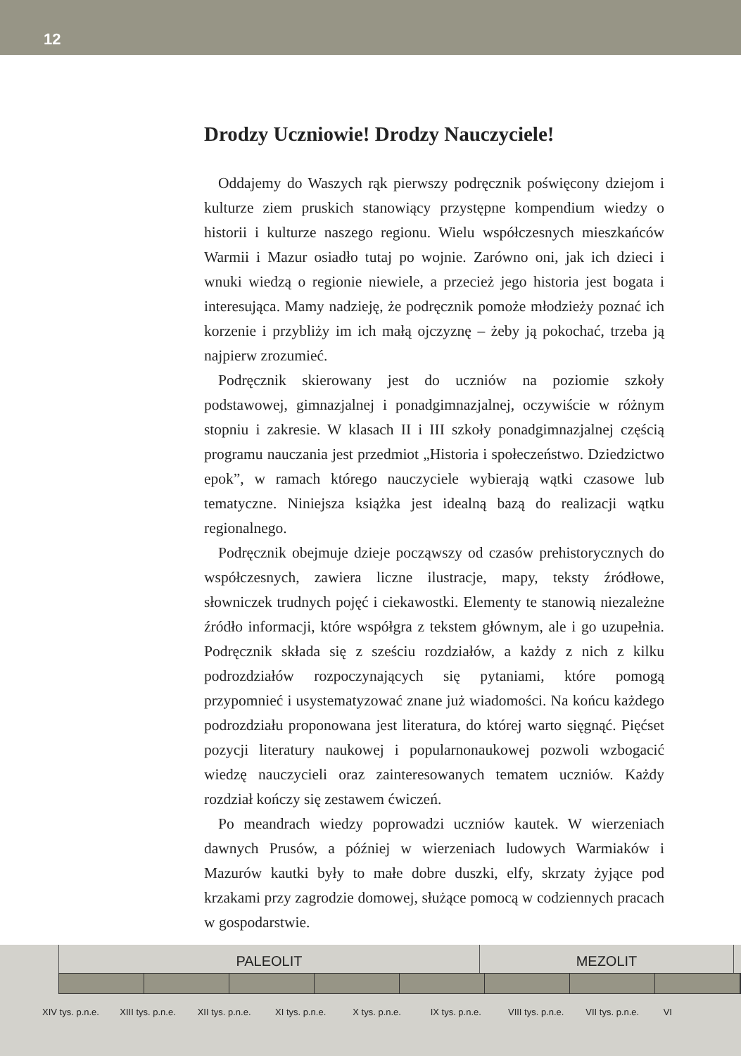12
Drodzy Uczniowie! Drodzy Nauczyciele!
Oddajemy do Waszych rąk pierwszy podręcznik poświęcony dziejom i kulturze ziem pruskich stanowiący przystępne kompendium wiedzy o historii i kulturze naszego regionu. Wielu współczesnych mieszkańców Warmii i Mazur osiadło tutaj po wojnie. Zarówno oni, jak ich dzieci i wnuki wiedzą o regionie niewiele, a przecież jego historia jest bogata i interesująca. Mamy nadzieję, że podręcznik pomoże młodzieży poznać ich korzenie i przybliży im ich małą ojczyznę – żeby ją pokochać, trzeba ją najpierw zrozumieć.
Podręcznik skierowany jest do uczniów na poziomie szkoły podstawowej, gimnazjalnej i ponadgimnazjalnej, oczywiście w różnym stopniu i zakresie. W klasach II i III szkoły ponadgimnazjalnej częścią programu nauczania jest przedmiot „Historia i społeczeństwo. Dziedzictwo epok”, w ramach którego nauczyciele wybierają wątki czasowe lub tematyczne. Niniejsza książka jest idealną bazą do realizacji wątku regionalnego.
Podręcznik obejmuje dzieje począwszy od czasów prehistorycznych do współczesnych, zawiera liczne ilustracje, mapy, teksty źródłowe, słowniczek trudnych pojęć i ciekawostki. Elementy te stanowią niezależne źródło informacji, które współgra z tekstem głównym, ale i go uzupełnia. Podręcznik składa się z sześciu rozdziałów, a każdy z nich z kilku podrozdziałów rozpoczynających się pytaniami, które pomogą przypomnieć i usystematyzować znane już wiadomości. Na końcu każdego podrozdziału proponowana jest literatura, do której warto sięgnąć. Pięćset pozycji literatury naukowej i popularnonaukowej pozwoli wzbogacić wiedzę nauczycieli oraz zainteresowanych tematem uczniów. Każdy rozdział kończy się zestawem ćwiczeń.
Po meandrach wiedzy poprowadzi uczniów kautek. W wierzeniach dawnych Prusów, a później w wierzeniach ludowych Warmiaków i Mazurów kautki były to małe dobre duszki, elfy, skrzaty żyjące pod krzakami przy zagrodzie domowej, służące pomocą w codziennych pracach w gospodarstwie.
PALEOLIT
MEZOLIT
XIV tys. p.n.e. XIII tys. p.n.e. XII tys. p.n.e. XI tys. p.n.e. X tys. p.n.e. IX tys. p.n.e. VIII tys. p.n.e. VII tys. p.n.e. VI